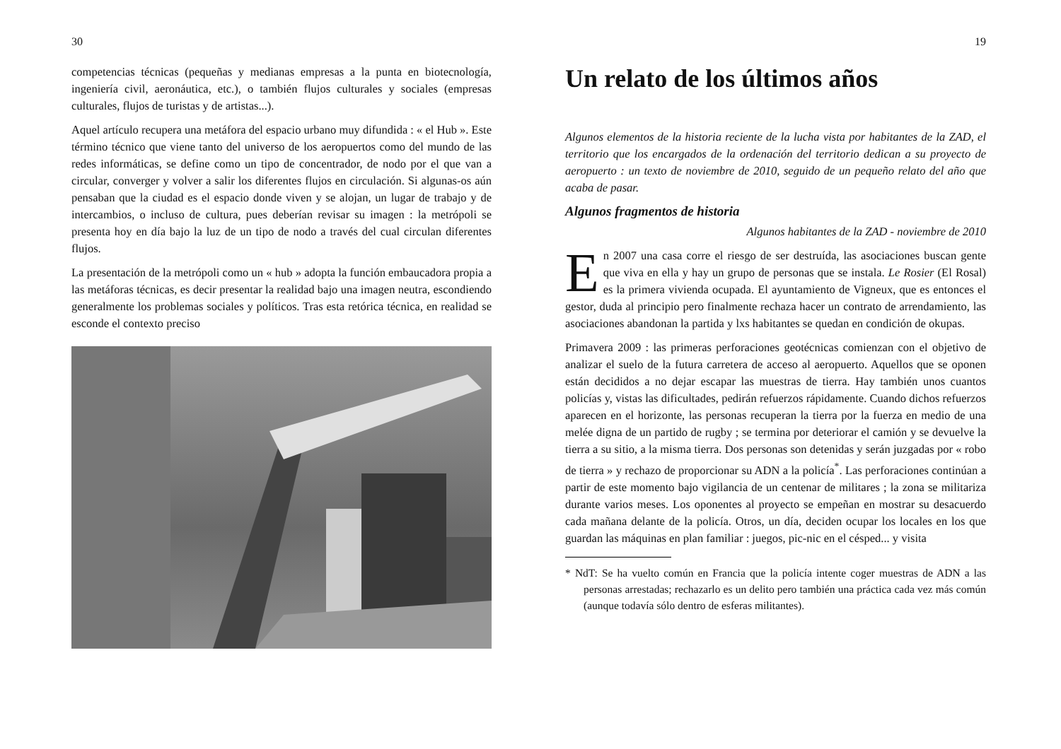30
competencias técnicas (pequeñas y medianas empresas a la punta en biotecnología, ingeniería civil, aeronáutica, etc.), o también flujos culturales y sociales (empresas culturales, flujos de turistas y de artistas...).
Aquel artículo recupera una metáfora del espacio urbano muy difundida : « el Hub ». Este término técnico que viene tanto del universo de los aeropuertos como del mundo de las redes informáticas, se define como un tipo de concentrador, de nodo por el que van a circular, converger y volver a salir los diferentes flujos en circulación. Si algunas-os aún pensaban que la ciudad es el espacio donde viven y se alojan, un lugar de trabajo y de intercambios, o incluso de cultura, pues deberían revisar su imagen : la metrópoli se presenta hoy en día bajo la luz de un tipo de nodo a través del cual circulan diferentes flujos.
La presentación de la metrópoli como un « hub » adopta la función embaucadora propia a las metáforas técnicas, es decir presentar la realidad bajo una imagen neutra, escondiendo generalmente los problemas sociales y políticos. Tras esta retórica técnica, en realidad se esconde el contexto preciso
19
Un relato de los últimos años
Algunos elementos de la historia reciente de la lucha vista por habitantes de la ZAD, el territorio que los encargados de la ordenación del territorio dedican a su proyecto de aeropuerto : un texto de noviembre de 2010, seguido de un pequeño relato del año que acaba de pasar.
Algunos fragmentos de historia
Algunos habitantes de la ZAD - noviembre de 2010
En 2007 una casa corre el riesgo de ser destruída, las asociaciones buscan gente que viva en ella y hay un grupo de personas que se instala. Le Rosier (El Rosal) es la primera vivienda ocupada. El ayuntamiento de Vigneux, que es entonces el gestor, duda al principio pero finalmente rechaza hacer un contrato de arrendamiento, las asociaciones abandonan la partida y lxs habitantes se quedan en condición de okupas.
Primavera 2009 : las primeras perforaciones geotécnicas comienzan con el objetivo de analizar el suelo de la futura carretera de acceso al aeropuerto. Aquellos que se oponen están decididos a no dejar escapar las muestras de tierra. Hay también unos cuantos policías y, vistas las dificultades, pedirán refuerzos rápidamente. Cuando dichos refuerzos aparecen en el horizonte, las personas recuperan la tierra por la fuerza en medio de una melée digna de un partido de rugby ; se termina por deteriorar el camión y se devuelve la tierra a su sitio, a la misma tierra. Dos personas son detenidas y serán juzgadas por « robo de tierra » y rechazo de proporcionar su ADN a la policía<sup>*</sup>. Las perforaciones continúan a partir de este momento bajo vigilancia de un centenar de militares ; la zona se militariza durante varios meses. Los oponentes al proyecto se empeñan en mostrar su desacuerdo cada mañana delante de la policía. Otros, un día, deciden ocupar los locales en los que guardan las máquinas en plan familiar : juegos, pic-nic en el césped... y visita
* NdT: Se ha vuelto común en Francia que la policía intente coger muestras de ADN a las personas arrestadas; rechazarlo es un delito pero también una práctica cada vez más común (aunque todavía sólo dentro de esferas militantes).